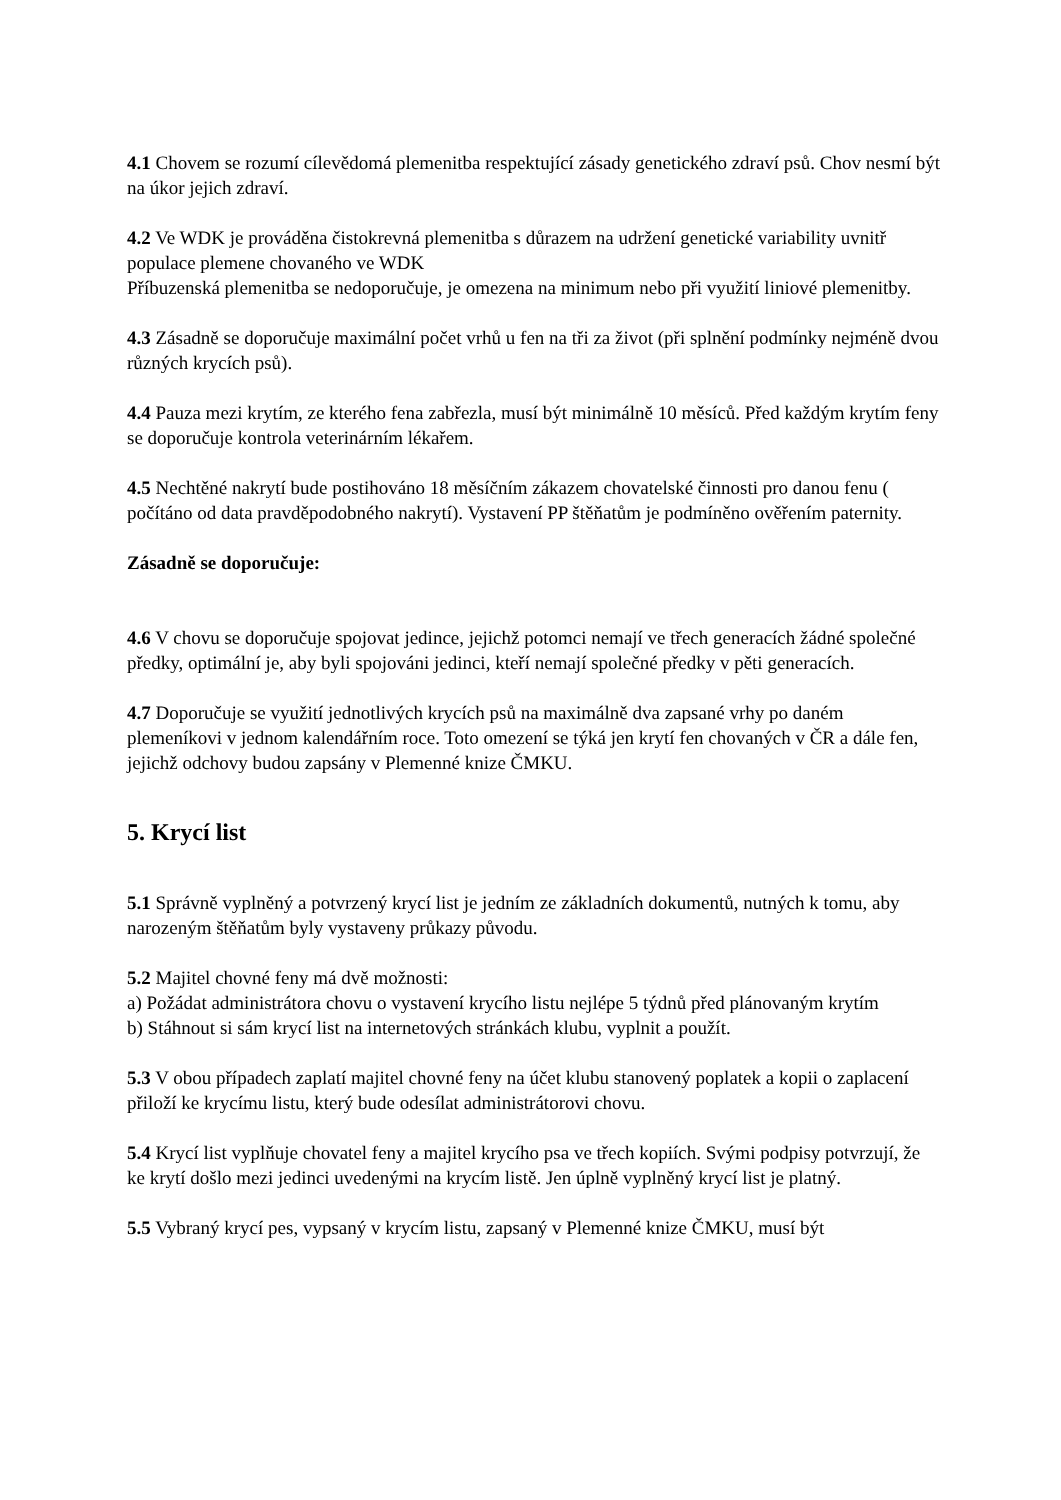4.1 Chovem se rozumí cílevědomá plemenitba respektující zásady genetického zdraví psů. Chov nesmí být na úkor jejich zdraví.
4.2 Ve WDK je prováděna čistokrevná plemenitba s důrazem na udržení genetické variability uvnitř populace plemene chovaného ve WDK
Příbuzenská plemenitba se nedoporučuje, je omezena na minimum nebo při využití liniové plemenitby.
4.3 Zásadně se doporučuje maximální počet vrhů u fen na tři za život (při splnění podmínky nejméně dvou různých krycích psů).
4.4 Pauza mezi krytím, ze kterého fena zabřezla, musí být minimálně 10 měsíců. Před každým krytím feny se doporučuje kontrola veterinárním lékařem.
4.5 Nechtěné nakrytí bude postihováno 18 měsíčním zákazem chovatelské činnosti pro danou fenu ( počítáno od data pravděpodobného nakrytí). Vystavení PP štěňatům je podmíněno ověřením paternity.
Zásadně se doporučuje:
4.6 V chovu se doporučuje spojovat jedince, jejichž potomci nemají ve třech generacích žádné společné předky, optimální je, aby byli spojováni jedinci, kteří nemají společné předky v pěti generacích.
4.7 Doporučuje se využití jednotlivých krycích psů na maximálně dva zapsané vrhy po daném plemeníkovi v jednom kalendářním roce. Toto omezení se týká jen krytí fen chovaných v ČR a dále fen, jejichž odchovy budou zapsány v Plemenné knize ČMKU.
5. Krycí list
5.1 Správně vyplněný a potvrzený krycí list je jedním ze základních dokumentů, nutných k tomu, aby narozeným štěňatům byly vystaveny průkazy původu.
5.2 Majitel chovné feny má dvě možnosti:
a) Požádat administrátora chovu o vystavení krycího listu nejlépe 5 týdnů před plánovaným krytím
b) Stáhnout si sám krycí list na internetových stránkách klubu, vyplnit a použít.
5.3 V obou případech zaplatí majitel chovné feny na účet klubu stanovený poplatek a kopii o zaplacení přiloží ke krycímu listu, který bude odesílat administrátorovi chovu.
5.4 Krycí list vyplňuje chovatel feny a majitel krycího psa ve třech kopiích. Svými podpisy potvrzují, že ke krytí došlo mezi jedinci uvedenými na krycím listě. Jen úplně vyplněný krycí list je platný.
5.5 Vybraný krycí pes, vypsaný v krycím listu, zapsaný v Plemenné knize ČMKU, musí být